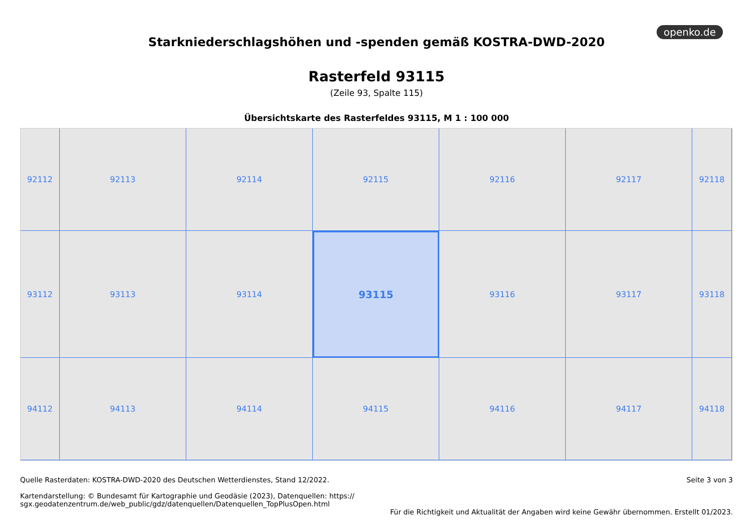openko.de
Starkniederschlagshöhen und -spenden gemäß KOSTRA-DWD-2020
Rasterfeld 93115
(Zeile 93, Spalte 115)
Übersichtskarte des Rasterfeldes 93115, M 1 : 100 000
92112
92113
92114
92115
92116
92117
92118
93112
93113
93114
93115
93116
93117
93118
94112
94113
94114
94115
94116
94117
94118
Quelle Rasterdaten: KOSTRA-DWD-2020 des Deutschen Wetterdienstes, Stand 12/2022.
Kartendarstellung: © Bundesamt für Kartographie und Geodäsie (2023), Datenquellen: https://
sgx.geodatenzentrum.de/web_public/gdz/datenquellen/Datenquellen_TopPlusOpen.html
Seite 3 von 3
Für die Richtigkeit und Aktualität der Angaben wird keine Gewähr übernommen. Erstellt 01/2023.